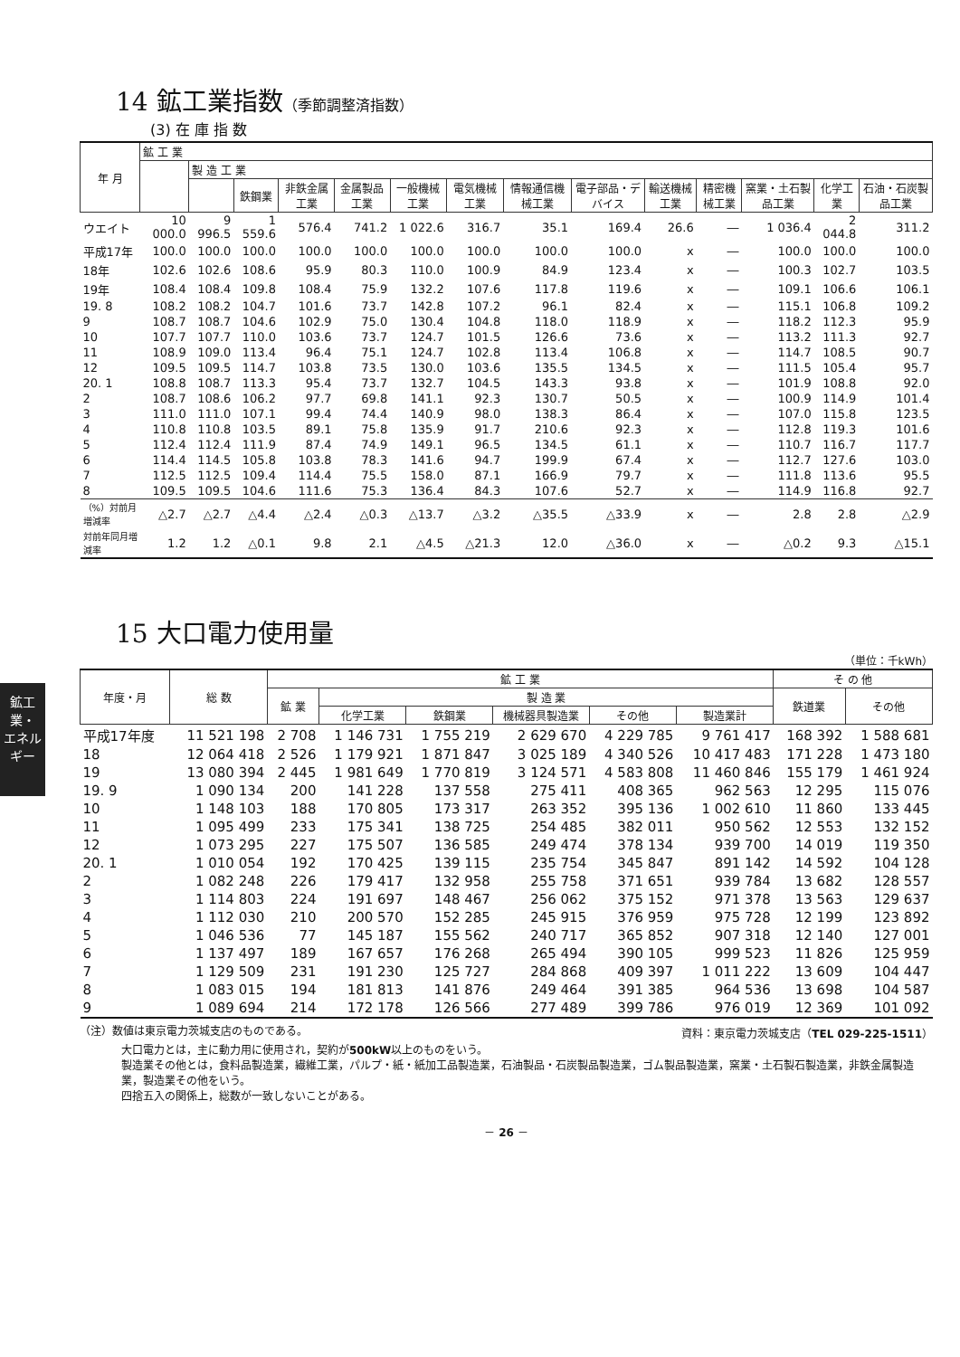鉱工業・
エネルギー
14 鉱工業指数（季節調整済指数）
(3) 在 庫 指 数
| 年 月 | 鉱 工 業 | | | | | | | | | | | | | |
| --- | --- | --- | --- | --- | --- | --- | --- | --- | --- | --- | --- | --- | --- | --- |
| | | 製 造 工 業 | | | | | | | | | | | | |
| | | | 鉄鋼業 | 非鉄金属工業 | 金属製品工業 | 一般機械工業 | 電気機械工業 | 情報通信機械工業 | 電子部品・デバイス | 輸送機械工業 | 精密機械工業 | 窯業・土石製品工業 | 化学工業 | 石油・石炭製品工業 |
| ウエイト | 10 000.0 | 9 996.5 | 1 559.6 | 576.4 | 741.2 | 1 022.6 | 316.7 | 35.1 | 169.4 | 26.6 | ― | 1 036.4 | 2 044.8 | 311.2 |
| 平成17年 | 100.0 | 100.0 | 100.0 | 100.0 | 100.0 | 100.0 | 100.0 | 100.0 | 100.0 | x | ― | 100.0 | 100.0 | 100.0 |
| 18年 | 102.6 | 102.6 | 108.6 | 95.9 | 80.3 | 110.0 | 100.9 | 84.9 | 123.4 | x | ― | 100.3 | 102.7 | 103.5 |
| 19年 | 108.4 | 108.4 | 109.8 | 108.4 | 75.9 | 132.2 | 107.6 | 117.8 | 119.6 | x | ― | 109.1 | 106.6 | 106.1 |
| 19. 8 | 108.2 | 108.2 | 104.7 | 101.6 | 73.7 | 142.8 | 107.2 | 96.1 | 82.4 | x | ― | 115.1 | 106.8 | 109.2 |
| 9 | 108.7 | 108.7 | 104.6 | 102.9 | 75.0 | 130.4 | 104.8 | 118.0 | 118.9 | x | ― | 118.2 | 112.3 | 95.9 |
| 10 | 107.7 | 107.7 | 110.0 | 103.6 | 73.7 | 124.7 | 101.5 | 126.6 | 73.6 | x | ― | 113.2 | 111.3 | 92.7 |
| 11 | 108.9 | 109.0 | 113.4 | 96.4 | 75.1 | 124.7 | 102.8 | 113.4 | 106.8 | x | ― | 114.7 | 108.5 | 90.7 |
| 12 | 109.5 | 109.5 | 114.7 | 103.8 | 73.5 | 130.0 | 103.6 | 135.5 | 134.5 | x | ― | 111.5 | 105.4 | 95.7 |
| 20. 1 | 108.8 | 108.7 | 113.3 | 95.4 | 73.7 | 132.7 | 104.5 | 143.3 | 93.8 | x | ― | 101.9 | 108.8 | 92.0 |
| 2 | 108.7 | 108.6 | 106.2 | 97.7 | 69.8 | 141.1 | 92.3 | 130.7 | 50.5 | x | ― | 100.9 | 114.9 | 101.4 |
| 3 | 111.0 | 111.0 | 107.1 | 99.4 | 74.4 | 140.9 | 98.0 | 138.3 | 86.4 | x | ― | 107.0 | 115.8 | 123.5 |
| 4 | 110.8 | 110.8 | 103.5 | 89.1 | 75.8 | 135.9 | 91.7 | 210.6 | 92.3 | x | ― | 112.8 | 119.3 | 101.6 |
| 5 | 112.4 | 112.4 | 111.9 | 87.4 | 74.9 | 149.1 | 96.5 | 134.5 | 61.1 | x | ― | 110.7 | 116.7 | 117.7 |
| 6 | 114.4 | 114.5 | 105.8 | 103.8 | 78.3 | 141.6 | 94.7 | 199.9 | 67.4 | x | ― | 112.7 | 127.6 | 103.0 |
| 7 | 112.5 | 112.5 | 109.4 | 114.4 | 75.5 | 158.0 | 87.1 | 166.9 | 79.7 | x | ― | 111.8 | 113.6 | 95.5 |
| 8 | 109.5 | 109.5 | 104.6 | 111.6 | 75.3 | 136.4 | 84.3 | 107.6 | 52.7 | x | ― | 114.9 | 116.8 | 92.7 |
| （%）対前月増減率 | △2.7 | △2.7 | △4.4 | △2.4 | △0.3 | △13.7 | △3.2 | △35.5 | △33.9 | x | ― | 2.8 | 2.8 | △2.9 |
| 対前年同月増減率 | 1.2 | 1.2 | △0.1 | 9.8 | 2.1 | △4.5 | △21.3 | 12.0 | △36.0 | x | ― | △0.2 | 9.3 | △15.1 |
15 大口電力使用量
（単位：千kWh）
| 年度・月 | 総 数 | 鉱 工 業 | | | | | | そ の 他 | |
| --- | --- | --- | --- | --- | --- | --- | --- | --- | --- |
| | | 鉱 業 | 製 造 業 | | | | | 鉄道業 | その他 |
| | | | 化学工業 | 鉄鋼業 | 機械器具製造業 | その他 | 製造業計 | | |
| 平成17年度 | 11 521 198 | 2 708 | 1 146 731 | 1 755 219 | 2 629 670 | 4 229 785 | 9 761 417 | 168 392 | 1 588 681 |
| 18 | 12 064 418 | 2 526 | 1 179 921 | 1 871 847 | 3 025 189 | 4 340 526 | 10 417 483 | 171 228 | 1 473 180 |
| 19 | 13 080 394 | 2 445 | 1 981 649 | 1 770 819 | 3 124 571 | 4 583 808 | 11 460 846 | 155 179 | 1 461 924 |
| 19. 9 | 1 090 134 | 200 | 141 228 | 137 558 | 275 411 | 408 365 | 962 563 | 12 295 | 115 076 |
| 10 | 1 148 103 | 188 | 170 805 | 173 317 | 263 352 | 395 136 | 1 002 610 | 11 860 | 133 445 |
| 11 | 1 095 499 | 233 | 175 341 | 138 725 | 254 485 | 382 011 | 950 562 | 12 553 | 132 152 |
| 12 | 1 073 295 | 227 | 175 507 | 136 585 | 249 474 | 378 134 | 939 700 | 14 019 | 119 350 |
| 20. 1 | 1 010 054 | 192 | 170 425 | 139 115 | 235 754 | 345 847 | 891 142 | 14 592 | 104 128 |
| 2 | 1 082 248 | 226 | 179 417 | 132 958 | 255 758 | 371 651 | 939 784 | 13 682 | 128 557 |
| 3 | 1 114 803 | 224 | 191 697 | 148 467 | 256 062 | 375 152 | 971 378 | 13 563 | 129 637 |
| 4 | 1 112 030 | 210 | 200 570 | 152 285 | 245 915 | 376 959 | 975 728 | 12 199 | 123 892 |
| 5 | 1 046 536 | 77 | 145 187 | 155 562 | 240 717 | 365 852 | 907 318 | 12 140 | 127 001 |
| 6 | 1 137 497 | 189 | 167 657 | 176 268 | 265 494 | 390 105 | 999 523 | 11 826 | 125 959 |
| 7 | 1 129 509 | 231 | 191 230 | 125 727 | 284 868 | 409 397 | 1 011 222 | 13 609 | 104 447 |
| 8 | 1 083 015 | 194 | 181 813 | 141 876 | 249 464 | 391 385 | 964 536 | 13 698 | 104 587 |
| 9 | 1 089 694 | 214 | 172 178 | 126 566 | 277 489 | 399 786 | 976 019 | 12 369 | 101 092 |
（注）数値は東京電力茨城支店のものである。 資料：東京電力茨城支店（TEL 029-225-1511）
大口電力とは，主に動力用に使用され，契約が500kW以上のものをいう。
製造業その他とは，食料品製造業，繊維工業，パルプ・紙・紙加工品製造業，石油製品・石炭製品製造業，ゴム製品製造業，窯業・土石製石製造業，非鉄金属製造業，製造業その他をいう。
四捨五入の関係上，総数が一致しないことがある。
－ 26 －